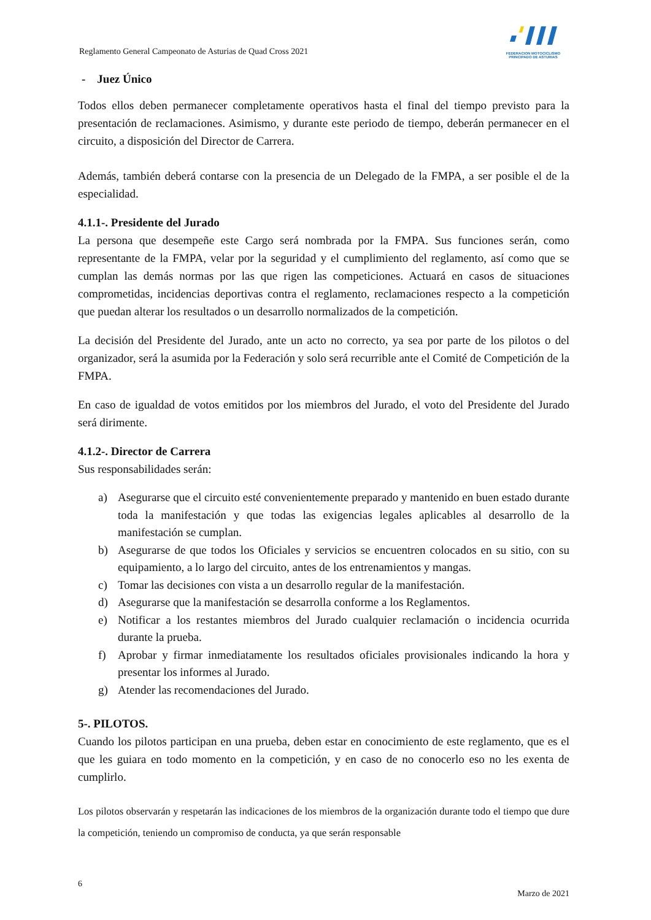Reglamento General Campeonato de Asturias de Quad Cross 2021
FEDERACION MOTOCICLISMO
PRINCIPADO DE ASTURIAS
- Juez Único
Todos ellos deben permanecer completamente operativos hasta el final del tiempo previsto para la presentación de reclamaciones. Asimismo, y durante este periodo de tiempo, deberán permanecer en el circuito, a disposición del Director de Carrera.
Además, también deberá contarse con la presencia de un Delegado de la FMPA, a ser posible el de la especialidad.
4.1.1-. Presidente del Jurado
La persona que desempeñe este Cargo será nombrada por la FMPA. Sus funciones serán, como representante de la FMPA, velar por la seguridad y el cumplimiento del reglamento, así como que se cumplan las demás normas por las que rigen las competiciones. Actuará en casos de situaciones comprometidas, incidencias deportivas contra el reglamento, reclamaciones respecto a la competición que puedan alterar los resultados o un desarrollo normalizados de la competición.
La decisión del Presidente del Jurado, ante un acto no correcto, ya sea por parte de los pilotos o del organizador, será la asumida por la Federación y solo será recurrible ante el Comité de Competición de la FMPA.
En caso de igualdad de votos emitidos por los miembros del Jurado, el voto del Presidente del Jurado será dirimente.
4.1.2-. Director de Carrera
Sus responsabilidades serán:
a) Asegurarse que el circuito esté convenientemente preparado y mantenido en buen estado durante toda la manifestación y que todas las exigencias legales aplicables al desarrollo de la manifestación se cumplan.
b) Asegurarse de que todos los Oficiales y servicios se encuentren colocados en su sitio, con su equipamiento, a lo largo del circuito, antes de los entrenamientos y mangas.
c) Tomar las decisiones con vista a un desarrollo regular de la manifestación.
d) Asegurarse que la manifestación se desarrolla conforme a los Reglamentos.
e) Notificar a los restantes miembros del Jurado cualquier reclamación o incidencia ocurrida durante la prueba.
f) Aprobar y firmar inmediatamente los resultados oficiales provisionales indicando la hora y presentar los informes al Jurado.
g) Atender las recomendaciones del Jurado.
5-. PILOTOS.
Cuando los pilotos participan en una prueba, deben estar en conocimiento de este reglamento, que es el que les guiara en todo momento en la competición, y en caso de no conocerlo eso no les exenta de cumplirlo.
Los pilotos observarán y respetarán las indicaciones de los miembros de la organización durante todo el tiempo que dure la competición, teniendo un compromiso de conducta, ya que serán responsable
6
Marzo de 2021